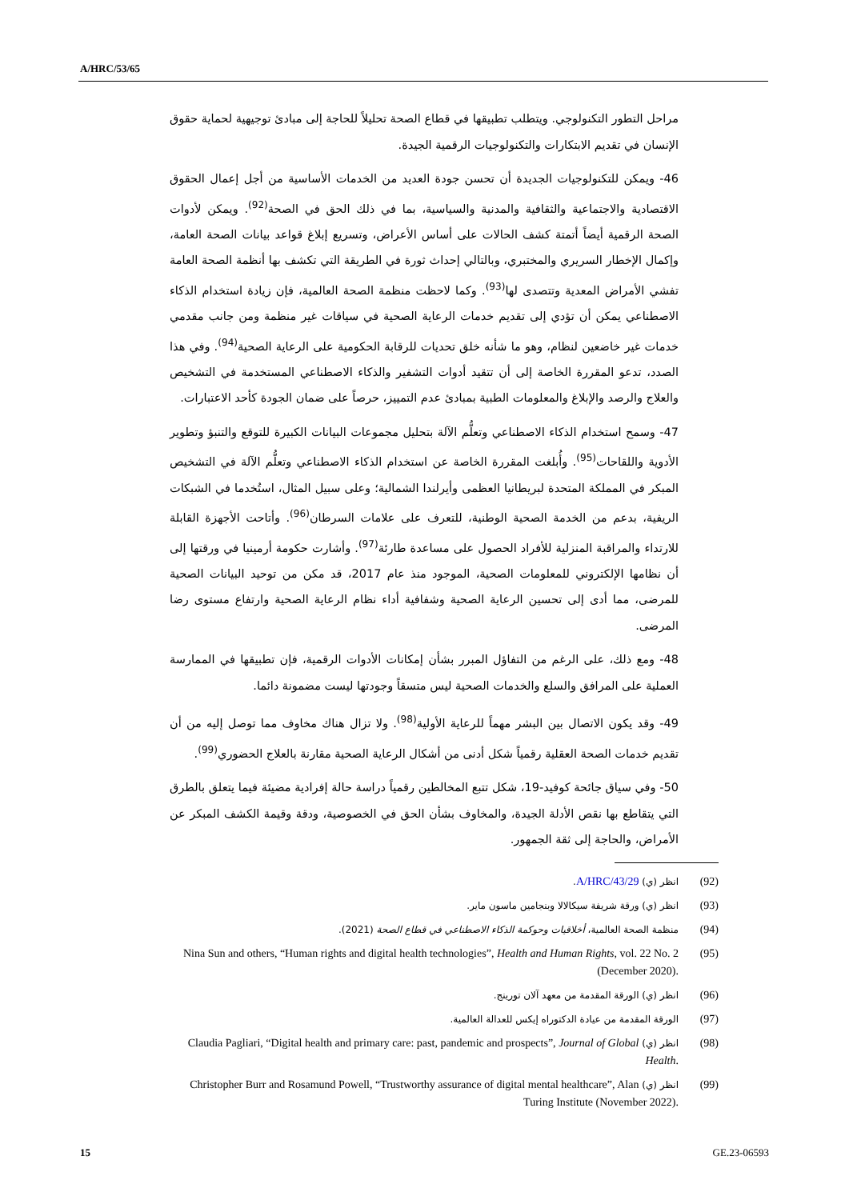A/HRC/53/65
مراحل التطور التكنولوجي. ويتطلب تطبيقها في قطاع الصحة تحليلاً للحاجة إلى مبادئ توجيهية لحماية حقوق الإنسان في تقديم الابتكارات والتكنولوجيات الرقمية الجيدة.
46- ويمكن للتكنولوجيات الجديدة أن تحسن جودة العديد من الخدمات الأساسية من أجل إعمال الحقوق الاقتصادية والاجتماعية والثقافية والمدنية والسياسية، بما في ذلك الحق في الصحة<sup>(92)</sup>. ويمكن لأدوات الصحة الرقمية أيضاً أتمتة كشف الحالات على أساس الأعراض، وتسريع إبلاغ قواعد بيانات الصحة العامة، وإكمال الإخطار السريري والمختبري، وبالتالي إحداث ثورة في الطريقة التي تكشف بها أنظمة الصحة العامة تفشي الأمراض المعدية وتتصدى لها<sup>(93)</sup>. وكما لاحظت منظمة الصحة العالمية، فإن زيادة استخدام الذكاء الاصطناعي يمكن أن تؤدي إلى تقديم خدمات الرعاية الصحية في سياقات غير منظمة ومن جانب مقدمي خدمات غير خاضعين لنظام، وهو ما شأنه خلق تحديات للرقابة الحكومية على الرعاية الصحية<sup>(94)</sup>. وفي هذا الصدد، تدعو المقررة الخاصة إلى أن تتقيد أدوات التشفير والذكاء الاصطناعي المستخدمة في التشخيص والعلاج والرصد والإبلاغ والمعلومات الطبية بمبادئ عدم التمييز، حرصاً على ضمان الجودة كأحد الاعتبارات.
47- وسمح استخدام الذكاء الاصطناعي وتعلُّم الآلة بتحليل مجموعات البيانات الكبيرة للتوقع والتنبؤ وتطوير الأدوية واللقاحات<sup>(95)</sup>. وأُبلغت المقررة الخاصة عن استخدام الذكاء الاصطناعي وتعلُّم الآلة في التشخيص المبكر في المملكة المتحدة لبريطانيا العظمى وأيرلندا الشمالية؛ وعلى سبيل المثال، استُخدما في الشبكات الريفية، بدعم من الخدمة الصحية الوطنية، للتعرف على علامات السرطان<sup>(96)</sup>. وأتاحت الأجهزة القابلة للارتداء والمراقبة المنزلية للأفراد الحصول على مساعدة طارئة<sup>(97)</sup>. وأشارت حكومة أرمينيا في ورقتها إلى أن نظامها الإلكتروني للمعلومات الصحية، الموجود منذ عام 2017، قد مكن من توحيد البيانات الصحية للمرضى، مما أدى إلى تحسين الرعاية الصحية وشفافية أداء نظام الرعاية الصحية وارتفاع مستوى رضا المرضى.
48- ومع ذلك، على الرغم من التفاؤل المبرر بشأن إمكانات الأدوات الرقمية، فإن تطبيقها في الممارسة العملية على المرافق والسلع والخدمات الصحية ليس متسقاً وجودتها ليست مضمونة دائما.
49- وقد يكون الاتصال بين البشر مهماً للرعاية الأولية<sup>(98)</sup>. ولا تزال هناك مخاوف مما توصل إليه من أن تقديم خدمات الصحة العقلية رقمياً شكل أدنى من أشكال الرعاية الصحية مقارنة بالعلاج الحضوري<sup>(99)</sup>.
50- وفي سياق جائحة كوفيد-19، شكل تتبع المخالطين رقمياً دراسة حالة إفرادية مضيئة فيما يتعلق بالطرق التي يتقاطع بها نقص الأدلة الجيدة، والمخاوف بشأن الحق في الخصوصية، ودقة وقيمة الكشف المبكر عن الأمراض، والحاجة إلى ثقة الجمهور.
(92) انظر (ي) A/HRC/43/29.
(93) انظر (ي) ورقة شريفة سيكالالا وبنجامين ماسون ماير.
(94) منظمة الصحة العالمية، أخلاقيات وحوكمة الذكاء الاصطناعي في قطاع الصحة (2021).
(95) Nina Sun and others, “Human rights and digital health technologies”, Health and Human Rights, vol. 22 No. 2 (December 2020).
(96) انظر (ي) الورقة المقدمة من معهد آلان تورينج.
(97) الورقة المقدمة من عيادة الدكتوراه إيكس للعدالة العالمية.
(98) انظر (ي) Claudia Pagliari, “Digital health and primary care: past, pandemic and prospects”, Journal of Global Health.
(99) انظر (ي) Christopher Burr and Rosamund Powell, “Trustworthy assurance of digital mental healthcare”, Alan Turing Institute (November 2022).
15 GE.23-06593